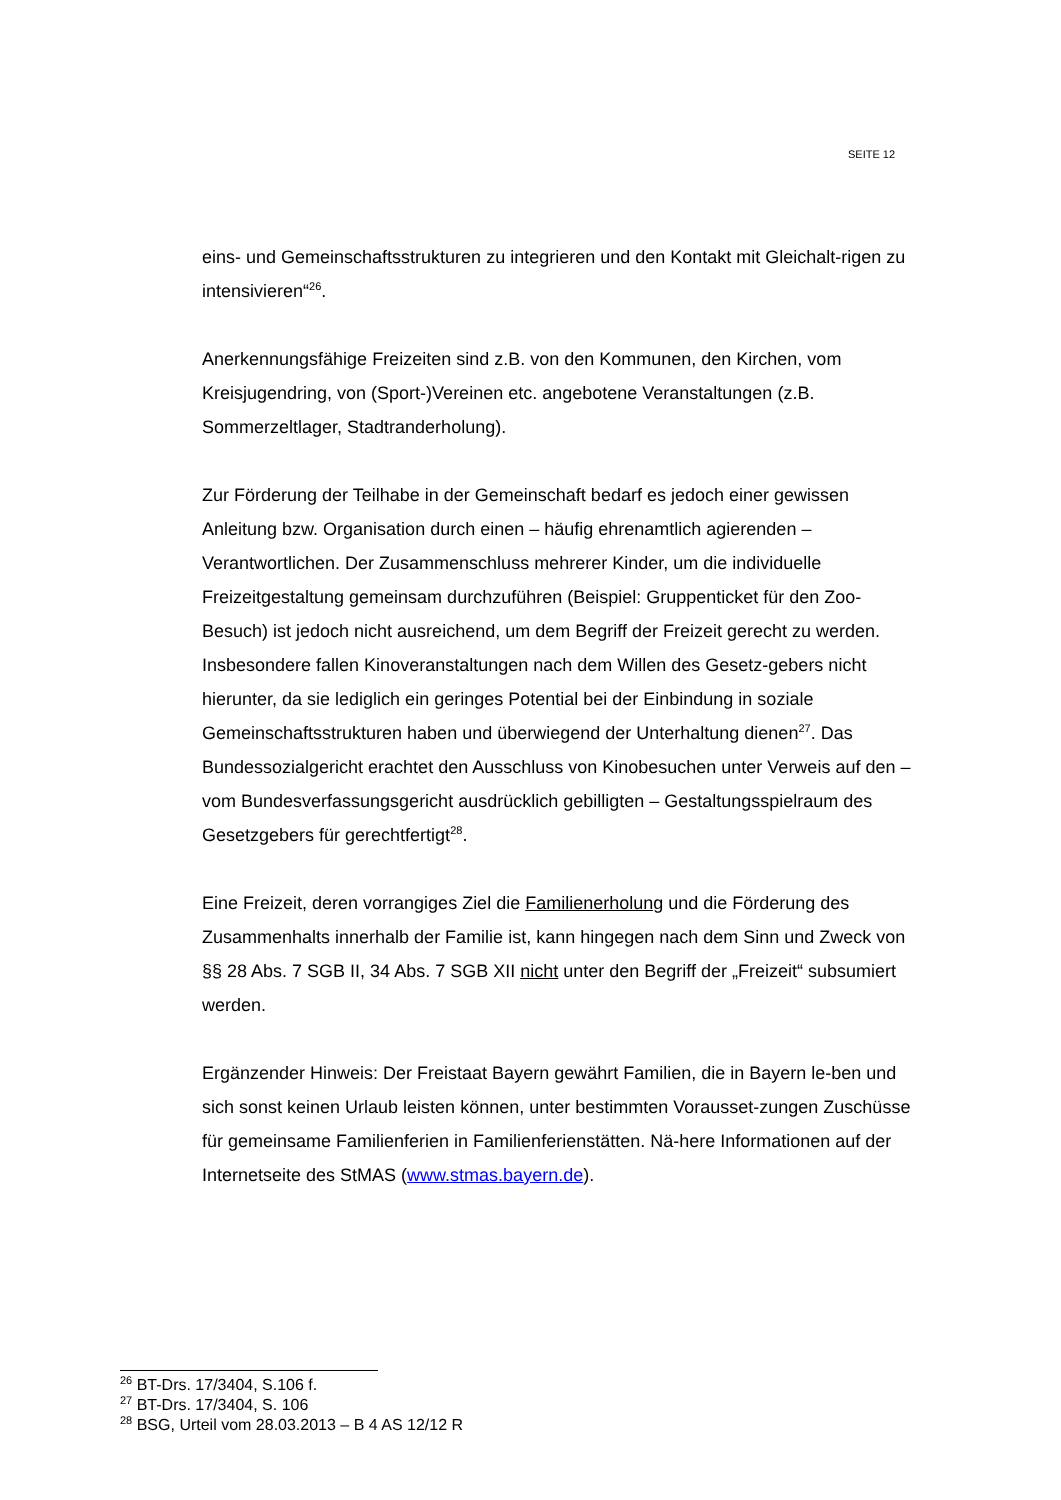SEITE 12
eins- und Gemeinschaftsstrukturen zu integrieren und den Kontakt mit Gleichalt-rigen zu intensivieren“<sup>26</sup>.
Anerkennungsfähige Freizeiten sind z.B. von den Kommunen, den Kirchen, vom Kreisjugendring, von (Sport-)Vereinen etc. angebotene Veranstaltungen (z.B. Sommerzeltlager, Stadtranderholung).
Zur Förderung der Teilhabe in der Gemeinschaft bedarf es jedoch einer gewissen Anleitung bzw. Organisation durch einen – häufig ehrenamtlich agierenden – Verantwortlichen. Der Zusammenschluss mehrerer Kinder, um die individuelle Freizeitgestaltung gemeinsam durchzuführen (Beispiel: Gruppenticket für den Zoo-Besuch) ist jedoch nicht ausreichend, um dem Begriff der Freizeit gerecht zu werden. Insbesondere fallen Kinoveranstaltungen nach dem Willen des Gesetz-gebers nicht hierunter, da sie lediglich ein geringes Potential bei der Einbindung in soziale Gemeinschaftsstrukturen haben und überwiegend der Unterhaltung dienen<sup>27</sup>. Das Bundessozialgericht erachtet den Ausschluss von Kinobesuchen unter Verweis auf den – vom Bundesverfassungsgericht ausdrücklich gebilligten – Gestaltungsspielraum des Gesetzgebers für gerechtfertigt<sup>28</sup>.
Eine Freizeit, deren vorrangiges Ziel die Familienerholung und die Förderung des Zusammenhalts innerhalb der Familie ist, kann hingegen nach dem Sinn und Zweck von §§ 28 Abs. 7 SGB II, 34 Abs. 7 SGB XII nicht unter den Begriff der „Freizeit“ subsumiert werden.
Ergänzender Hinweis: Der Freistaat Bayern gewährt Familien, die in Bayern le-ben und sich sonst keinen Urlaub leisten können, unter bestimmten Vorausset-zungen Zuschüsse für gemeinsame Familienferien in Familienferienstätten. Nä-here Informationen auf der Internetseite des StMAS (www.stmas.bayern.de).
<sup>26</sup> BT-Drs. 17/3404, S.106 f.
<sup>27</sup> BT-Drs. 17/3404, S. 106
<sup>28</sup> BSG, Urteil vom 28.03.2013 – B 4 AS 12/12 R